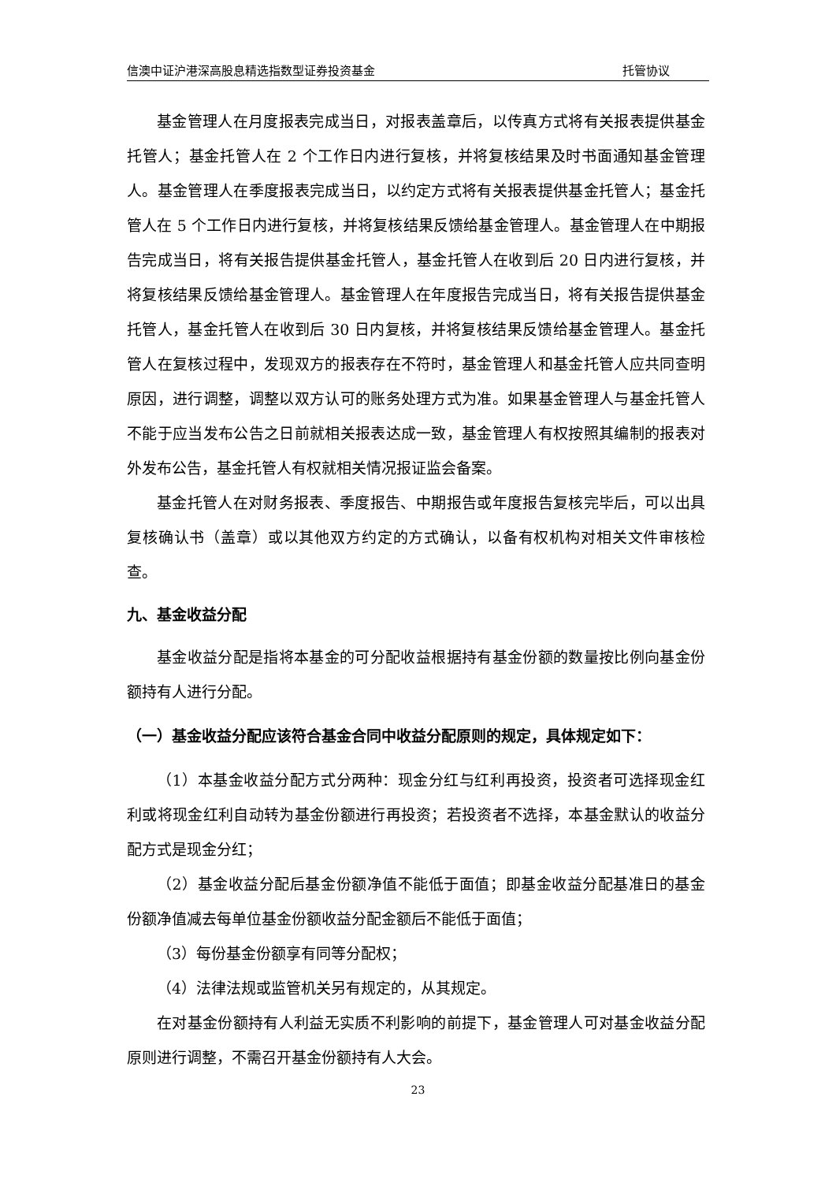信澳中证沪港深高股息精选指数型证券投资基金 托管协议
基金管理人在月度报表完成当日，对报表盖章后，以传真方式将有关报表提供基金托管人；基金托管人在 2 个工作日内进行复核，并将复核结果及时书面通知基金管理人。基金管理人在季度报表完成当日，以约定方式将有关报表提供基金托管人；基金托管人在 5 个工作日内进行复核，并将复核结果反馈给基金管理人。基金管理人在中期报告完成当日，将有关报告提供基金托管人，基金托管人在收到后 20 日内进行复核，并将复核结果反馈给基金管理人。基金管理人在年度报告完成当日，将有关报告提供基金托管人，基金托管人在收到后 30 日内复核，并将复核结果反馈给基金管理人。基金托管人在复核过程中，发现双方的报表存在不符时，基金管理人和基金托管人应共同查明原因，进行调整，调整以双方认可的账务处理方式为准。如果基金管理人与基金托管人不能于应当发布公告之日前就相关报表达成一致，基金管理人有权按照其编制的报表对外发布公告，基金托管人有权就相关情况报证监会备案。
基金托管人在对财务报表、季度报告、中期报告或年度报告复核完毕后，可以出具复核确认书（盖章）或以其他双方约定的方式确认，以备有权机构对相关文件审核检查。
九、基金收益分配
基金收益分配是指将本基金的可分配收益根据持有基金份额的数量按比例向基金份额持有人进行分配。
（一）基金收益分配应该符合基金合同中收益分配原则的规定，具体规定如下：
（1）本基金收益分配方式分两种：现金分红与红利再投资，投资者可选择现金红利或将现金红利自动转为基金份额进行再投资；若投资者不选择，本基金默认的收益分配方式是现金分红；
（2）基金收益分配后基金份额净值不能低于面值；即基金收益分配基准日的基金份额净值减去每单位基金份额收益分配金额后不能低于面值；
（3）每份基金份额享有同等分配权；
（4）法律法规或监管机关另有规定的，从其规定。
在对基金份额持有人利益无实质不利影响的前提下，基金管理人可对基金收益分配原则进行调整，不需召开基金份额持有人大会。
23